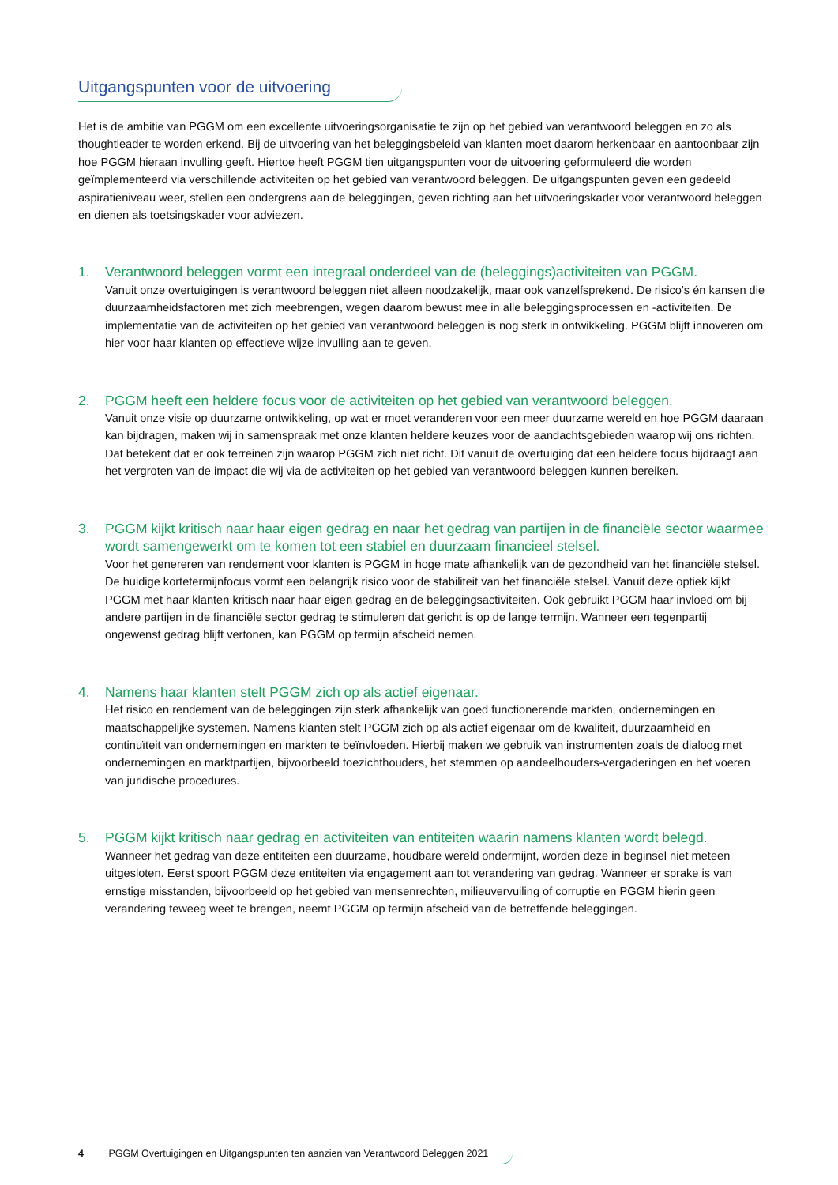Uitgangspunten voor de uitvoering
Het is de ambitie van PGGM om een excellente uitvoeringsorganisatie te zijn op het gebied van verantwoord beleggen en zo als thoughtleader te worden erkend. Bij de uitvoering van het beleggingsbeleid van klanten moet daarom herkenbaar en aantoonbaar zijn hoe PGGM hieraan invulling geeft. Hiertoe heeft PGGM tien uitgangspunten voor de uitvoering geformuleerd die worden geïmplementeerd via verschillende activiteiten op het gebied van verantwoord beleggen. De uitgangspunten geven een gedeeld aspiratieniveau weer, stellen een ondergrens aan de beleggingen, geven richting aan het uitvoeringskader voor verantwoord beleggen en dienen als toetsingskader voor adviezen.
1. Verantwoord beleggen vormt een integraal onderdeel van de (beleggings)activiteiten van PGGM.
Vanuit onze overtuigingen is verantwoord beleggen niet alleen noodzakelijk, maar ook vanzelfsprekend. De risico’s én kansen die duurzaamheidsfactoren met zich meebrengen, wegen daarom bewust mee in alle beleggingsprocessen en -activiteiten. De implementatie van de activiteiten op het gebied van verantwoord beleggen is nog sterk in ontwikkeling. PGGM blijft innoveren om hier voor haar klanten op effectieve wijze invulling aan te geven.
2. PGGM heeft een heldere focus voor de activiteiten op het gebied van verantwoord beleggen.
Vanuit onze visie op duurzame ontwikkeling, op wat er moet veranderen voor een meer duurzame wereld en hoe PGGM daaraan kan bijdragen, maken wij in samenspraak met onze klanten heldere keuzes voor de aandachtsgebieden waarop wij ons richten. Dat betekent dat er ook terreinen zijn waarop PGGM zich niet richt. Dit vanuit de overtuiging dat een heldere focus bijdraagt aan het vergroten van de impact die wij via de activiteiten op het gebied van verantwoord beleggen kunnen bereiken.
3. PGGM kijkt kritisch naar haar eigen gedrag en naar het gedrag van partijen in de financiële sector waarmee wordt samengewerkt om te komen tot een stabiel en duurzaam financieel stelsel.
Voor het genereren van rendement voor klanten is PGGM in hoge mate afhankelijk van de gezondheid van het financiële stelsel. De huidige kortetermijnfocus vormt een belangrijk risico voor de stabiliteit van het financiële stelsel. Vanuit deze optiek kijkt PGGM met haar klanten kritisch naar haar eigen gedrag en de beleggingsactiviteiten. Ook gebruikt PGGM haar invloed om bij andere partijen in de financiële sector gedrag te stimuleren dat gericht is op de lange termijn. Wanneer een tegenpartij ongewenst gedrag blijft vertonen, kan PGGM op termijn afscheid nemen.
4. Namens haar klanten stelt PGGM zich op als actief eigenaar.
Het risico en rendement van de beleggingen zijn sterk afhankelijk van goed functionerende markten, ondernemingen en maatschappelijke systemen. Namens klanten stelt PGGM zich op als actief eigenaar om de kwaliteit, duurzaamheid en continuïteit van ondernemingen en markten te beïnvloeden. Hierbij maken we gebruik van instrumenten zoals de dialoog met ondernemingen en marktpartijen, bijvoorbeeld toezichthouders, het stemmen op aandeelhouders-vergaderingen en het voeren van juridische procedures.
5. PGGM kijkt kritisch naar gedrag en activiteiten van entiteiten waarin namens klanten wordt belegd.
Wanneer het gedrag van deze entiteiten een duurzame, houdbare wereld ondermijnt, worden deze in beginsel niet meteen uitgesloten. Eerst spoort PGGM deze entiteiten via engagement aan tot verandering van gedrag. Wanneer er sprake is van ernstige misstanden, bijvoorbeeld op het gebied van mensenrechten, milieuvervuiling of corruptie en PGGM hierin geen verandering teweeg weet te brengen, neemt PGGM op termijn afscheid van de betreffende beleggingen.
4 PGGM Overtuigingen en Uitgangspunten ten aanzien van Verantwoord Beleggen 2021